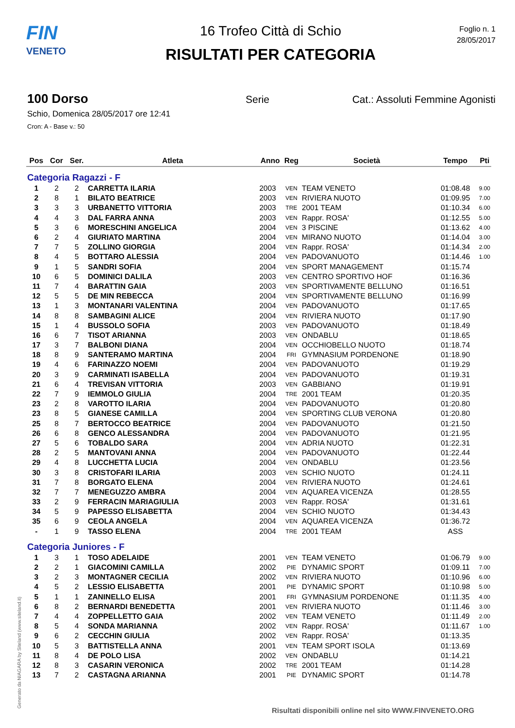FIN
VENETO
16 Trofeo Città di Schio
RISULTATI PER CATEGORIA
Foglio n. 1
28/05/2017
100 Dorso Serie Cat.: Assoluti Femmine Agonisti
Schio, Domenica 28/05/2017 ore 12:41
Cron: A - Base v.: 50
| Pos | Cor | Ser. | Atleta | Anno | Reg | Società | Tempo | Pti |
| --- | --- | --- | --- | --- | --- | --- | --- | --- |
| Categoria Ragazzi - F | | | | | | | | |
| 1 | 2 | 2 | CARRETTA ILARIA | 2003 | VEN | TEAM VENETO | 01:08.48 | 9.00 |
| 2 | 8 | 1 | BILATO BEATRICE | 2003 | VEN | RIVIERA NUOTO | 01:09.95 | 7.00 |
| 3 | 3 | 3 | URBANETTO VITTORIA | 2003 | TRE | 2001 TEAM | 01:10.34 | 6.00 |
| 4 | 4 | 3 | DAL FARRA ANNA | 2003 | VEN | Rappr. ROSA' | 01:12.55 | 5.00 |
| 5 | 3 | 6 | MORESCHINI ANGELICA | 2004 | VEN | 3 PISCINE | 01:13.62 | 4.00 |
| 6 | 2 | 4 | GIURIATO MARTINA | 2004 | VEN | MIRANO NUOTO | 01:14.04 | 3.00 |
| 7 | 7 | 5 | ZOLLINO GIORGIA | 2004 | VEN | Rappr. ROSA' | 01:14.34 | 2.00 |
| 8 | 4 | 5 | BOTTARO ALESSIA | 2004 | VEN | PADOVANUOTO | 01:14.46 | 1.00 |
| 9 | 1 | 5 | SANDRI SOFIA | 2004 | VEN | SPORT MANAGEMENT | 01:15.74 | |
| 10 | 6 | 5 | DOMINICI DALILA | 2003 | VEN | CENTRO SPORTIVO HOF | 01:16.36 | |
| 11 | 7 | 4 | BARATTIN GAIA | 2003 | VEN | SPORTIVAMENTE BELLUNO | 01:16.51 | |
| 12 | 5 | 5 | DE MIN REBECCA | 2004 | VEN | SPORTIVAMENTE BELLUNO | 01:16.99 | |
| 13 | 1 | 3 | MONTANARI VALENTINA | 2004 | VEN | PADOVANUOTO | 01:17.65 | |
| 14 | 8 | 8 | SAMBAGINI ALICE | 2004 | VEN | RIVIERA NUOTO | 01:17.90 | |
| 15 | 1 | 4 | BUSSOLO SOFIA | 2003 | VEN | PADOVANUOTO | 01:18.49 | |
| 16 | 6 | 7 | TISOT ARIANNA | 2003 | VEN | ONDABLU | 01:18.65 | |
| 17 | 3 | 7 | BALBONI DIANA | 2004 | VEN | OCCHIOBELLO NUOTO | 01:18.74 | |
| 18 | 8 | 9 | SANTERAMO MARTINA | 2004 | FRI | GYMNASIUM PORDENONE | 01:18.90 | |
| 19 | 4 | 6 | FARINAZZO NOEMI | 2004 | VEN | PADOVANUOTO | 01:19.29 | |
| 20 | 3 | 9 | CARMINATI ISABELLA | 2004 | VEN | PADOVANUOTO | 01:19.31 | |
| 21 | 6 | 4 | TREVISAN VITTORIA | 2003 | VEN | GABBIANO | 01:19.91 | |
| 22 | 7 | 9 | IEMMOLO GIULIA | 2004 | TRE | 2001 TEAM | 01:20.35 | |
| 23 | 2 | 8 | VAROTTO ILARIA | 2004 | VEN | PADOVANUOTO | 01:20.80 | |
| 23 | 8 | 5 | GIANESE CAMILLA | 2004 | VEN | SPORTING CLUB VERONA | 01:20.80 | |
| 25 | 8 | 7 | BERTOCCO BEATRICE | 2004 | VEN | PADOVANUOTO | 01:21.50 | |
| 26 | 6 | 8 | GENCO ALESSANDRA | 2004 | VEN | PADOVANUOTO | 01:21.95 | |
| 27 | 5 | 6 | TOBALDO SARA | 2004 | VEN | ADRIA NUOTO | 01:22.31 | |
| 28 | 2 | 5 | MANTOVANI ANNA | 2004 | VEN | PADOVANUOTO | 01:22.44 | |
| 29 | 4 | 8 | LUCCHETTA LUCIA | 2004 | VEN | ONDABLU | 01:23.56 | |
| 30 | 3 | 8 | CRISTOFARI ILARIA | 2003 | VEN | SCHIO NUOTO | 01:24.11 | |
| 31 | 7 | 8 | BORGATO ELENA | 2004 | VEN | RIVIERA NUOTO | 01:24.61 | |
| 32 | 7 | 7 | MENEGUZZO AMBRA | 2004 | VEN | AQUAREA VICENZA | 01:28.55 | |
| 33 | 2 | 9 | FERRACIN MARIAGIULIA | 2003 | VEN | Rappr. ROSA' | 01:31.61 | |
| 34 | 5 | 9 | PAPESSO ELISABETTA | 2004 | VEN | SCHIO NUOTO | 01:34.43 | |
| 35 | 6 | 9 | CEOLA ANGELA | 2004 | VEN | AQUAREA VICENZA | 01:36.72 | |
| - | 1 | 9 | TASSO ELENA | 2004 | TRE | 2001 TEAM | ASS | |
| Categoria Juniores - F | | | | | | | | |
| 1 | 3 | 1 | TOSO ADELAIDE | 2001 | VEN | TEAM VENETO | 01:06.79 | 9.00 |
| 2 | 2 | 1 | GIACOMINI CAMILLA | 2002 | PIE | DYNAMIC SPORT | 01:09.11 | 7.00 |
| 3 | 2 | 3 | MONTAGNER CECILIA | 2002 | VEN | RIVIERA NUOTO | 01:10.96 | 6.00 |
| 4 | 5 | 2 | LESSIO ELISABETTA | 2001 | PIE | DYNAMIC SPORT | 01:10.98 | 5.00 |
| 5 | 1 | 1 | ZANINELLO ELISA | 2001 | FRI | GYMNASIUM PORDENONE | 01:11.35 | 4.00 |
| 6 | 8 | 2 | BERNARDI BENEDETTA | 2001 | VEN | RIVIERA NUOTO | 01:11.46 | 3.00 |
| 7 | 4 | 4 | ZOPPELLETTO GAIA | 2002 | VEN | TEAM VENETO | 01:11.49 | 2.00 |
| 8 | 5 | 4 | SONDA MARIANNA | 2002 | VEN | Rappr. ROSA' | 01:11.67 | 1.00 |
| 9 | 6 | 2 | CECCHIN GIULIA | 2002 | VEN | Rappr. ROSA' | 01:13.35 | |
| 10 | 5 | 3 | BATTISTELLA ANNA | 2001 | VEN | TEAM SPORT ISOLA | 01:13.69 | |
| 11 | 8 | 4 | DE POLO LISA | 2002 | VEN | ONDABLU | 01:14.21 | |
| 12 | 8 | 3 | CASARIN VERONICA | 2002 | TRE | 2001 TEAM | 01:14.28 | |
| 13 | 7 | 2 | CASTAGNA ARIANNA | 2001 | PIE | DYNAMIC SPORT | 01:14.78 | |
Generato da NIAGARA by Siteland (www.siteland.it)
Risultati disponibili online nel sito WWW.FINVENETO.ORG